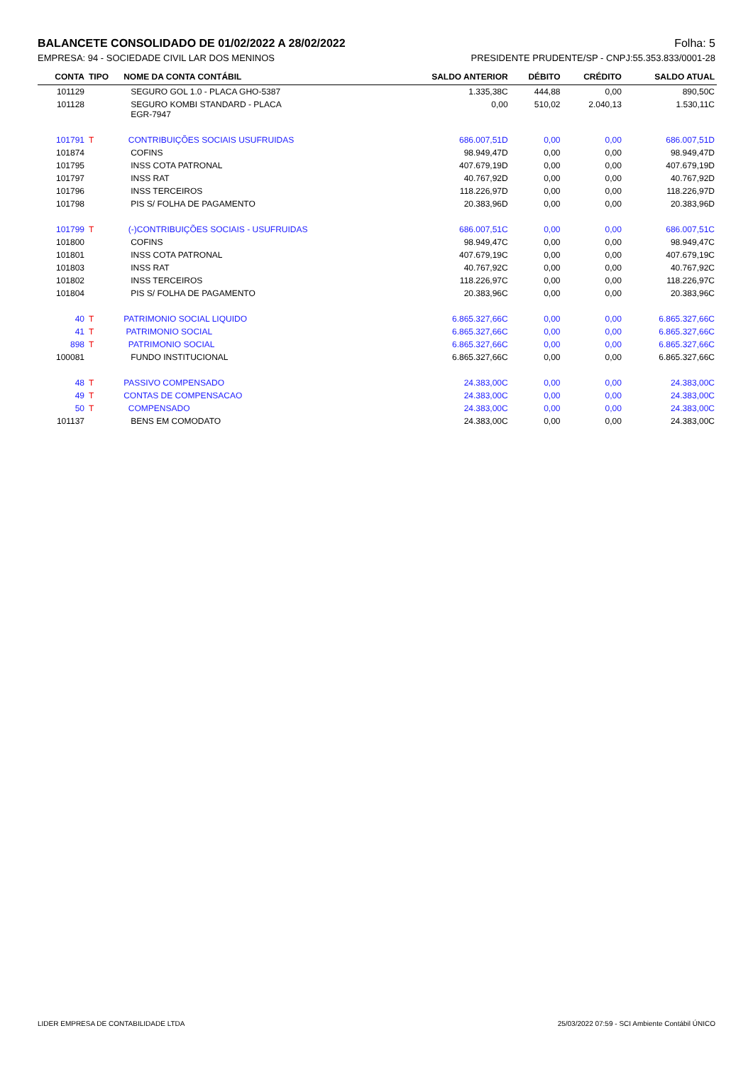BALANCETE CONSOLIDADO DE 01/02/2022 A 28/02/2022 Folha: 5
EMPRESA: 94 - SOCIEDADE CIVIL LAR DOS MENINOS PRESIDENTE PRUDENTE/SP - CNPJ:55.353.833/0001-28
| CONTA | TIPO | NOME DA CONTA CONTÁBIL | SALDO ANTERIOR | DÉBITO | CRÉDITO | SALDO ATUAL |
| --- | --- | --- | --- | --- | --- | --- |
| 101129 | | SEGURO GOL 1.0 - PLACA GHO-5387 | 1.335,38C | 444,88 | 0,00 | 890,50C |
| 101128 | | SEGURO KOMBI STANDARD - PLACA EGR-7947 | 0,00 | 510,02 | 2.040,13 | 1.530,11C |
| 101791 | T | CONTRIBUIÇÕES SOCIAIS USUFRUIDAS | 686.007,51D | 0,00 | 0,00 | 686.007,51D |
| 101874 | | COFINS | 98.949,47D | 0,00 | 0,00 | 98.949,47D |
| 101795 | | INSS COTA PATRONAL | 407.679,19D | 0,00 | 0,00 | 407.679,19D |
| 101797 | | INSS RAT | 40.767,92D | 0,00 | 0,00 | 40.767,92D |
| 101796 | | INSS TERCEIROS | 118.226,97D | 0,00 | 0,00 | 118.226,97D |
| 101798 | | PIS S/ FOLHA DE PAGAMENTO | 20.383,96D | 0,00 | 0,00 | 20.383,96D |
| 101799 | T | (-)CONTRIBUIÇÕES SOCIAIS - USUFRUIDAS | 686.007,51C | 0,00 | 0,00 | 686.007,51C |
| 101800 | | COFINS | 98.949,47C | 0,00 | 0,00 | 98.949,47C |
| 101801 | | INSS COTA PATRONAL | 407.679,19C | 0,00 | 0,00 | 407.679,19C |
| 101803 | | INSS RAT | 40.767,92C | 0,00 | 0,00 | 40.767,92C |
| 101802 | | INSS TERCEIROS | 118.226,97C | 0,00 | 0,00 | 118.226,97C |
| 101804 | | PIS S/ FOLHA DE PAGAMENTO | 20.383,96C | 0,00 | 0,00 | 20.383,96C |
| 40 | T | PATRIMONIO SOCIAL LIQUIDO | 6.865.327,66C | 0,00 | 0,00 | 6.865.327,66C |
| 41 | T | PATRIMONIO SOCIAL | 6.865.327,66C | 0,00 | 0,00 | 6.865.327,66C |
| 898 | T | PATRIMONIO SOCIAL | 6.865.327,66C | 0,00 | 0,00 | 6.865.327,66C |
| 100081 | | FUNDO INSTITUCIONAL | 6.865.327,66C | 0,00 | 0,00 | 6.865.327,66C |
| 48 | T | PASSIVO COMPENSADO | 24.383,00C | 0,00 | 0,00 | 24.383,00C |
| 49 | T | CONTAS DE COMPENSACAO | 24.383,00C | 0,00 | 0,00 | 24.383,00C |
| 50 | T | COMPENSADO | 24.383,00C | 0,00 | 0,00 | 24.383,00C |
| 101137 | | BENS EM COMODATO | 24.383,00C | 0,00 | 0,00 | 24.383,00C |
LIDER EMPRESA DE CONTABILIDADE LTDA 25/03/2022 07:59 - SCI Ambiente Contábil ÚNICO